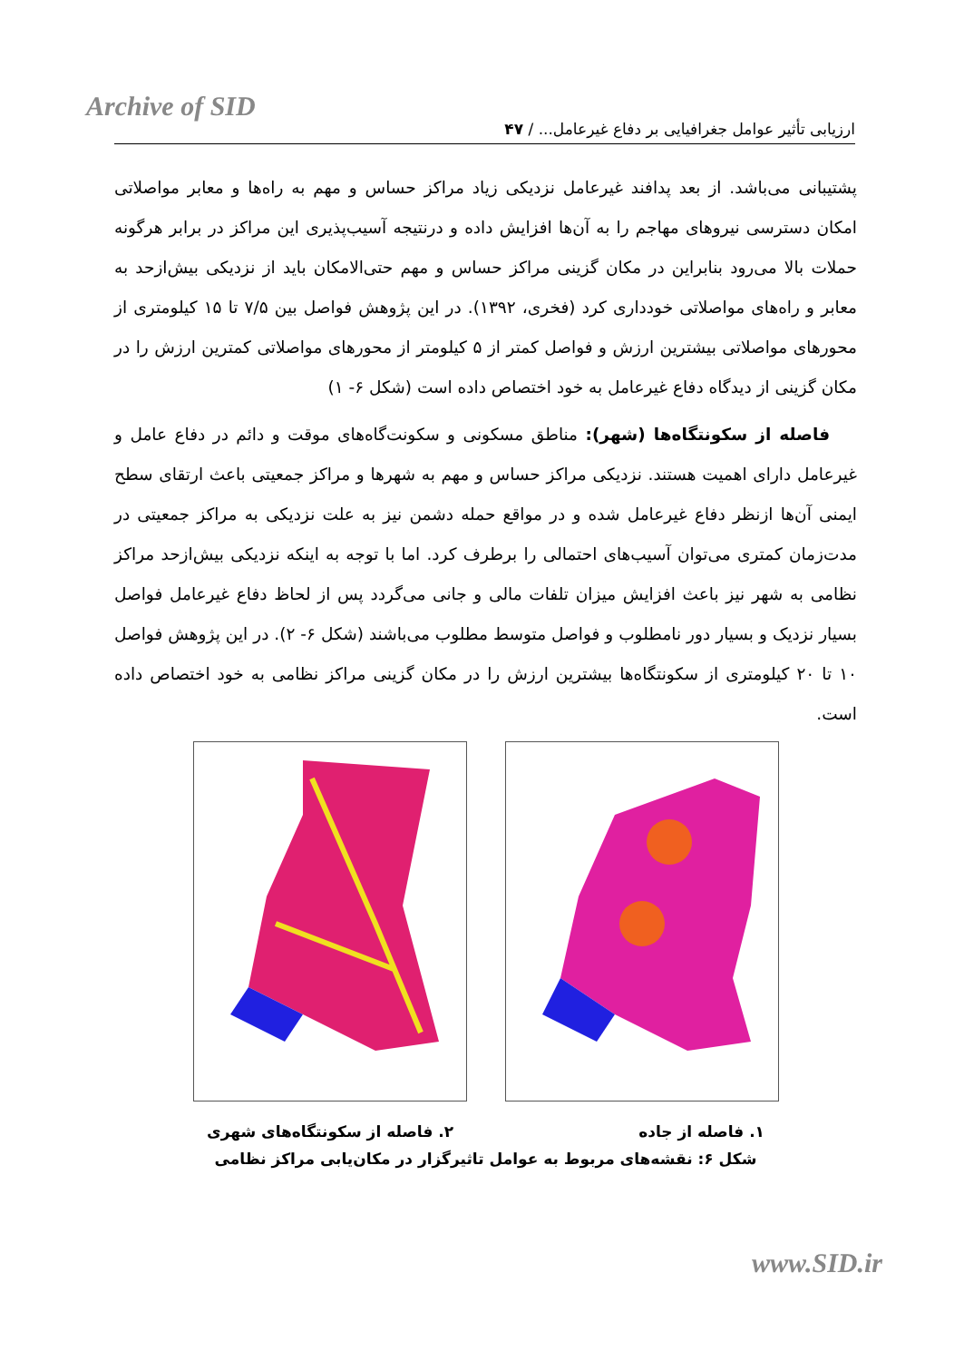Archive of SID
ارزیابی تأثیر عوامل جغرافیایی بر دفاع غیرعامل... / ۴۷
پشتیبانی می‌باشد. از بعد پدافند غیرعامل نزدیکی زیاد مراکز حساس و مهم به راه‌ها و معابر مواصلاتی امکان دسترسی نیروهای مهاجم را به آن‌ها افزایش داده و درنتیجه آسیب‌پذیری این مراکز در برابر هرگونه حملات بالا می‌رود بنابراین در مکان گزینی مراکز حساس و مهم حتی‌الامکان باید از نزدیکی بیش‌ازحد به معابر و راه‌های مواصلاتی خودداری کرد (فخری، ۱۳۹۲). در این پژوهش فواصل بین ۷/۵ تا ۱۵ کیلومتری از محورهای مواصلاتی بیشترین ارزش و فواصل کمتر از ۵ کیلومتر از محورهای مواصلاتی کمترین ارزش را در مکان گزینی از دیدگاه دفاع غیرعامل به خود اختصاص داده است (شکل ۶- ۱)
فاصله از سکونتگاه‌ها (شهر): مناطق مسکونی و سکونت‌گاه‌های موقت و دائم در دفاع عامل و غیرعامل دارای اهمیت هستند. نزدیکی مراکز حساس و مهم به شهرها و مراکز جمعیتی باعث ارتقای سطح ایمنی آن‌ها ازنظر دفاع غیرعامل شده و در مواقع حمله دشمن نیز به علت نزدیکی به مراکز جمعیتی در مدت‌زمان کمتری می‌توان آسیب‌های احتمالی را برطرف کرد. اما با توجه به اینکه نزدیکی بیش‌ازحد مراکز نظامی به شهر نیز باعث افزایش میزان تلفات مالی و جانی می‌گردد پس از لحاظ دفاع غیرعامل فواصل بسیار نزدیک و بسیار دور نامطلوب و فواصل متوسط مطلوب می‌باشند (شکل ۶- ۲). در این پژوهش فواصل ۱۰ تا ۲۰ کیلومتری از سکونتگاه‌ها بیشترین ارزش را در مکان گزینی مراکز نظامی به خود اختصاص داده است.
۱. فاصله از جاده ۲. فاصله از سکونتگاه‌های شهری
شکل ۶: نقشه‌های مربوط به عوامل تاثیرگزار در مکان‌یابی مراکز نظامی
www.SID.ir